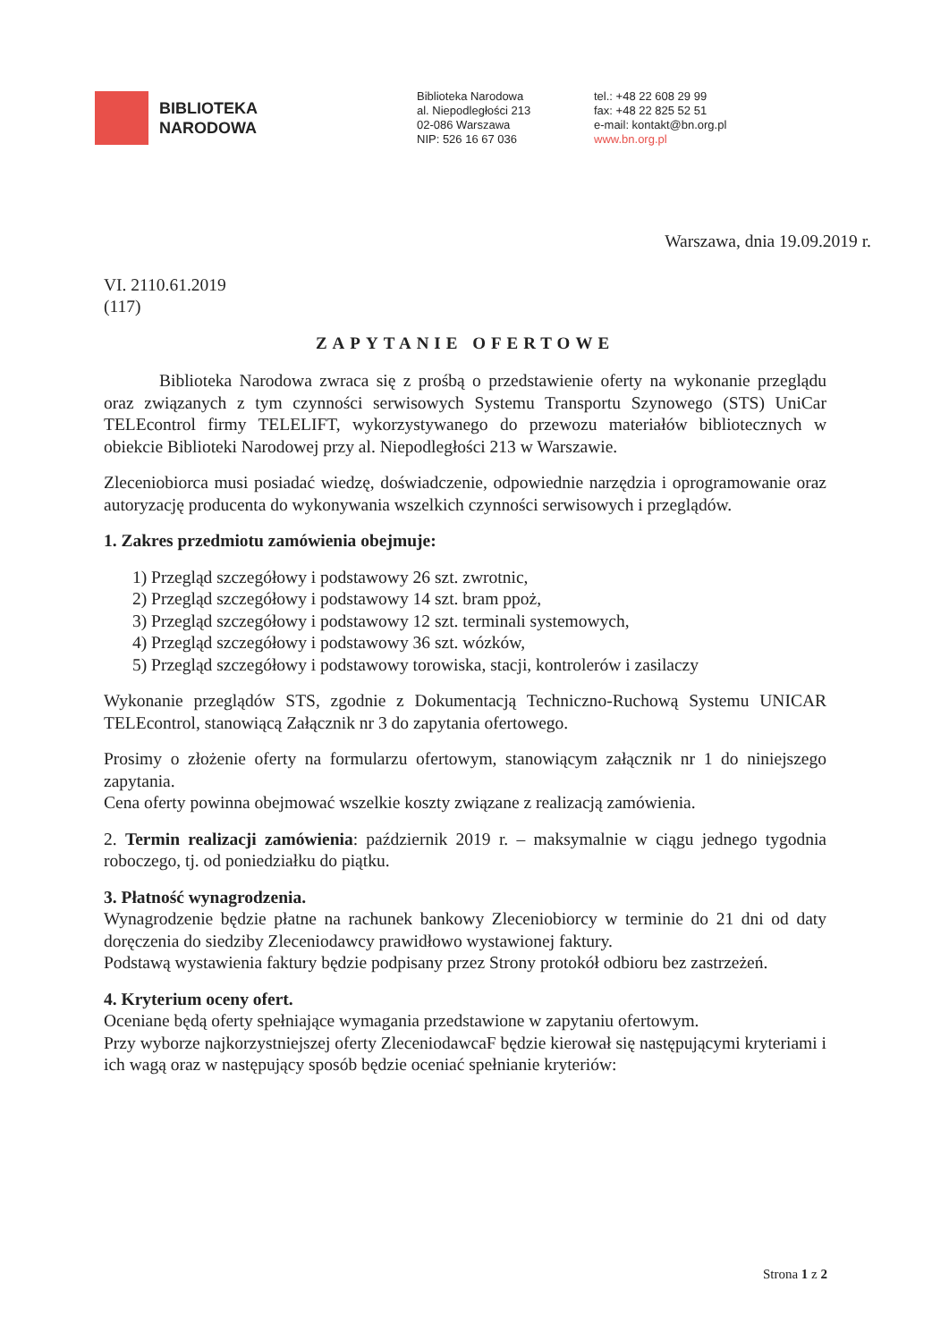BIBLIOTEKA
NARODOWA
Biblioteka Narodowa
al. Niepodległości 213
02‑086 Warszawa
NIP: 526 16 67 036
tel.: +48 22 608 29 99
fax: +48 22 825 52 51
e-mail: kontakt@bn.org.pl
www.bn.org.pl
Warszawa, dnia 19.09.2019 r.
VI. 2110.61.2019
(117)
ZAPYTANIE OFERTOWE
Biblioteka Narodowa zwraca się z prośbą o przedstawienie oferty na wykonanie przeglądu oraz związanych z tym czynności serwisowych Systemu Transportu Szynowego (STS) UniCar TELEcontrol firmy TELELIFT, wykorzystywanego do przewozu materiałów bibliotecznych w obiekcie Biblioteki Narodowej przy al. Niepodległości 213 w Warszawie.
Zleceniobiorca musi posiadać wiedzę, doświadczenie, odpowiednie narzędzia i oprogramowanie oraz autoryzację producenta do wykonywania wszelkich czynności serwisowych i przeglądów.
1. Zakres przedmiotu zamówienia obejmuje:
1) Przegląd szczegółowy i podstawowy 26 szt. zwrotnic,
2) Przegląd szczegółowy i podstawowy 14 szt. bram ppoż,
3) Przegląd szczegółowy i podstawowy 12 szt. terminali systemowych,
4) Przegląd szczegółowy i podstawowy 36 szt. wózków,
5) Przegląd szczegółowy i podstawowy torowiska, stacji, kontrolerów i zasilaczy
Wykonanie przeglądów STS, zgodnie z Dokumentacją Techniczno-Ruchową Systemu UNICAR TELEcontrol, stanowiącą Załącznik nr 3 do zapytania ofertowego.
Prosimy o złożenie oferty na formularzu ofertowym, stanowiącym załącznik nr 1 do niniejszego zapytania.
Cena oferty powinna obejmować wszelkie koszty związane z realizacją zamówienia.
2. Termin realizacji zamówienia: październik 2019 r. – maksymalnie w ciągu jednego tygodnia roboczego, tj. od poniedziałku do piątku.
3. Płatność wynagrodzenia.
Wynagrodzenie będzie płatne na rachunek bankowy Zleceniobiorcy w terminie do 21 dni od daty doręczenia do siedziby Zleceniodawcy prawidłowo wystawionej faktury.
Podstawą wystawienia faktury będzie podpisany przez Strony protokół odbioru bez zastrzeżeń.
4. Kryterium oceny ofert.
Oceniane będą oferty spełniające wymagania przedstawione w zapytaniu ofertowym.
Przy wyborze najkorzystniejszej oferty ZleceniodawcaF będzie kierował się następującymi kryteriami i ich wagą oraz w następujący sposób będzie oceniać spełnianie kryteriów:
Strona 1 z 2